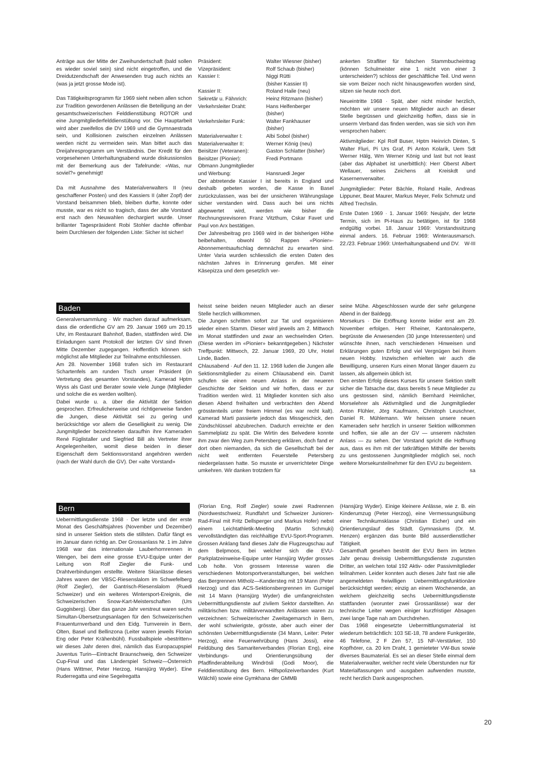Anträge aus der Mitte der Zweihundertschaft (bald sollen es wieder soviel sein) sind nicht eingetroffen, und die Dreidutzendschaft der Anwesenden trug auch nichts an (was ja jetzt grosse Mode ist).
Das Tätigkeitsprogramm für 1969 sieht neben allen schon zur Tradition gewordenen Anlässen die Beteiligung an der gesamtschweizerischen Felddienstübung ROTOR und eine Jungmitgliederfelddienstübung vor. Die Hauptarbeit wird aber zweifellos die DV 1969 und die Gymnaestrada sein, und Kollisionen zwischen einzelnen Anlässen werden nicht zu vermeiden sein. Man bittet auch das Dreijahresprogramm um Verständnis. Der Kredit für den vorgesehenen Unterhaltungsabend wurde diskussionslos mit der Bemerkung aus der Tafelrunde: «Was, nur soviel?» genehmigt!
Da mit Ausnahme des Materialverwalters II (neu geschaffener Posten) und des Kassiers II (alter Zopf) der Vorstand beisammen blieb, bleiben durfte, konnte oder musste, war es nicht so tragisch, dass der alte Vorstand erst nach den Neuwahlen dechargiert wurde. Unser brillanter Tagespräsident Robi Stohler dachte offenbar beim Durchlesen der folgenden Liste: Sicher ist sicher!
Präsident: Walter Wiesner (bisher)
Vizepräsident: Rolf Schaub (bisher)
Kassier I: Niggi Rütti
(bisher Kassier II)
Kassier II: Roland Haile (neu)
Sekretär u. Fähnrich: Heinz Ritzmann (bisher)
Verkehrsleiter Draht: Hans Helfenberger
(bisher)
Verkehrsleiter Funk: Walter Fankhauser
(bisher)
Materialverwalter I: Albi Sobol (bisher)
Materialverwalter II: Werner König (neu)
Beisitzer (Veteranen): Gaston Schlatter (bisher)
Beisitzer (Pionier): Fredi Portmann
Obmann Jungmitglieder
und Werbung:
Hansruedi Jeger
Der abtretende Kassier I ist bereits in England und deshalb gebeten worden, die Kasse in Basel zurückzulassen, was bei der unsicheren Währungslage sicher verstanden wird. Dass auch bei uns nichts abgewertet wird, werden wie bisher die Rechnungsrevisoren Franz Vitzthum, Cskar Favet und Paul von Arx bestätigen.
Der Jahresbeitrag pro 1969 wird in der bisherigen Höhe beibehalten, obwohl 50 Rappen «Pionier»-Abonnementsaufschlag demnächst zu erwarten sind. Unter Varia wurden schliesslich die ersten Daten des nächsten Jahres in Erinnerung gerufen. Mit einer Käsepizza und dem gesetzlich ver-
ankerten Strafliter für falschen Stammbucheintrag (können Schulmeister eine 1 nicht von einer 3 unterscheiden?) schloss der geschäftliche Teil. Und wenn sie vom Beizer noch nicht hinausgeworfen worden sind, sitzen sie heute noch dort.
Neueintritte 1968 · Spät, aber nicht minder herzlich, möchten wir unsere neuen Mitglieder auch an dieser Stelle begrüssen und gleichzeitig hoffen, dass sie in unserm Verband das finden werden, was sie sich von ihm versprochen haben:
Aktivmitglieder: Kpl Rolf Buser, Hptm Heinrich Dinten, S Walter Fluri, Pi Urs Graf, Pi Anton Kolarik, Uem Sdt Werner Hälg, Wm Werner König und last but not least (aber das Alphabet ist unerbittlich): Herr Oberst Albert Wellauer, seines Zeichens alt Kreiskdt und Kasernenverwalter.
Jungmitglieder: Peter Bächle, Roland Haile, Andreas Lippuner, Beat Maurer, Markus Meyer, Felix Schmutz und Alfred Trechslin.
Erste Daten 1969 · 1. Januar 1969: Neujahr, der letzte Termin, sich im Pi-Haus zu betätigen, ist für 1968 endgültig vorbei. 18. Januar 1969: Vorstandssitzung einmal anders. 16. Februar 1969: Winterausmarsch. 22./23. Februar 1969: Unterhaltungsabend und DV. W-III
Baden
Generalversammlung · Wir machen darauf aufmerksam, dass die ordentliche GV am 29. Januar 1969 um 20.15 Uhr, im Restaurant Bahnhof, Baden, stattfinden wird. Die Einladungen samt Protokoll der letzten GV sind Ihnen Mitte Dezember zugegangen. Hoffentlich können sich möglichst alle Mitglieder zur Teilnahme entschliessen.
Am 28. November 1968 trafen sich im Restaurant Schartenfels am runden Tisch unser Präsident (in Vertretung des gesamten Vorstandes), Kamerad Hptm Wyss als Gast und Berater sowie viele Junge (Mitglieder und solche die es werden wollten).
Dabei wurde u. a. über die Aktivität der Sektion gesprochen. Erfreulicherweise und richtigerweise fanden die Jungen, diese Aktivität sei zu gering und berücksichtige vor allem die Geselligkeit zu wenig. Die Jungmitglieder bezeichneten daraufhin ihre Kameraden René Füglistaller und Siegfried Bill als Vertreter ihrer Angelegenheiten, womit diese beiden in dieser Eigenschaft dem Sektionsvorstand angehören werden (nach der Wahl durch die GV). Der «alte Vorstand»
heisst seine beiden neuen Mitglieder auch an dieser Stelle herzlich willkommen.
Die Jungen schritten sofort zur Tat und organisieren wieder einen Stamm. Dieser wird jeweils am 2. Mittwoch im Monat stattfinden und zwar an wechselnden Orten. (Diese werden im «Pionier» bekanntgegeben.) Nächster Treffpunkt: Mittwoch, 22. Januar 1969, 20 Uhr, Hotel Linde, Baden.
Chlausabend · Auf den 11. 12. 1968 luden die Jungen alle Sektionsmitglieder zu einem Chlausabend ein. Damit schufen sie einen neuen Anlass in der neueren Geschichte der Sektion und wir hoffen, dass er zur Tradition werden wird. 11 Mitglieder konnten sich also diesen Abend freihalten und verbrachten den Abend grösstenteils unter freiem Himmel (es war recht kalt). Kamerad Marti passierte jedoch das Missgeschick, den Zündschlüssel abzubrechen. Dadurch erreichte er den Sammelplatz zu spät. Die Wirtin des Belvedere konnte ihm zwar den Weg zum Petersberg erklären, doch fand er dort oben niemanden, da sich die Gesellschaft bei der nicht weit entfernten Feuerstelle Petersberg niedergelassen hatte. So musste er unverrichteter Dinge umkehren. Wir danken trotzdem für
seine Mühe. Abgeschlossen wurde der sehr gelungene Abend in der Baldegg.
Morsekurs · Die Eröffnung konnte leider erst am 29. November erfolgen. Herr Rheiner, Kantonalexperte, begrüsste die Anwesenden (30 junge Interessenten) und wünschte ihnen, nach verschiedenen Hinweisen und Erklärungen guten Erfolg und viel Vergnügen bei ihrem neuen Hobby. Inzwischen erhielten wir auch die Bewilligung, unseren Kurs einen Monat länger dauern zu lassen, als allgemein üblich ist.
Den ersten Erfolg dieses Kurses für unsere Sektion stellt sicher die Tatsache dar, dass bereits 5 neue Mitglieder zu uns gestossen sind, nämlich Bernhard Heimlicher, Morselehrer als Aktivmitglied und die Jungmitglieder Anton Flühler, Jörg Kaufmann, Christoph Leuschner, Daniel R. Mühlemann. Wir heissen unsere neuen Kameraden sehr herzlich in unserer Sektion willkommen und hoffen, sie alle an der GV — unserem nächsten Anlass — zu sehen. Der Vorstand spricht die Hoffnung aus, dass es ihm mit der tatkräftigen Mithilfe der bereits zu uns gestossenen Jungmitglieder möglich sei, noch weitere Morsekursteilnehmer für den EVU zu begeistern.
sa
Bern
Uebermittlungsdienste 1968 · Der letzte und der erste Monat des Geschäftsjahres (November und Dezember) sind in unserer Sektion stets die stillsten. Dafür fängt es im Januar dann richtig an. Der Grossanlass Nr. 1 im Jahre 1968 war das internationale Lauberhornrennen in Wengen, bei dem eine grosse EVU-Equipe unter der Leitung von Rolf Ziegler die Funk- und Drahtverbindungen erstellte. Weitere Skianlässe dieses Jahres waren der VBSC-Riesenslalom im Schwefelberg (Rolf Ziegler), der Gantrisch-Riesenslalom (Ruedi Schweizer) und ein weiteres Wintersport-Ereignis, die Schweizerischen Snow-Kart-Meisterschaften (Urs Guggisberg). Über das ganze Jahr verstreut waren sechs Simultan-Übersetzungsanlagen für den Schweizerischen Frauenturnverband und den Eidg. Turnverein in Bern, Olten, Basel und Bellinzona (Leiter waren jeweils Florian Eng oder Peter Krähenbühl). Fussballspiele «bestritten» wir dieses Jahr deren drei, nämlich das Europacupspiel Juventus Turin—Eintracht Braunschweig, den Schweizer Cup-Final und das Länderspiel Schweiz—Österreich (Hans Wittmer, Peter Herzog, Hansjürg Wyder). Eine Ruderregatta und eine Segelregatta
(Florian Eng, Rolf Ziegler) sowie zwei Radrennen (Nordwestschweiz. Rundfahrt und Schweizer Junioren-Rad-Final mit Fritz Dellsperger und Markus Hofer) nebst einem Leichtathletik-Meeting (Martin Schmuki) vervollständigten das reichhaltige EVU-Sport-Programm. Grossen Anklang fand dieses Jahr die Flugzeugschau auf dem Belpmoos, bei welcher sich die EVU-Parkplatzeinweise-Equipe unter Hansjürg Wyder grosses Lob holte. Von grossem Interesse waren die verschiedenen Motorsportveranstaltungen, bei welchen das Bergrennen Mitholz—Kandersteg mit 19 Mann (Peter Herzog) und das ACS-Sektionsbergrennen im Gurnigel mit 14 Mann (Hansjürg Wyder) die umfangreichsten Uebermittlungsdienste auf zivilem Sektor darstellten. An militärischen bzw. militärverwandten Anlässen waren zu verzeichnen: Schweizerischer Zweitagemarsch in Bern, der wohl schwierigste, grösste, aber auch einer der schönsten Uebermittlungsdienste (34 Mann, Leiter: Peter Herzog), eine Feuerwehrübung (Hans Jossi), eine Feldübung des Samariterverbandes (Florian Eng), eine Verbindungs- und Orientierungsübung der Pfadfinderabteilung Windrösli (Godi Moor), die Felddienstübung des Bern. Hilfspolizeiverbandes (Kurt Wälchli) sowie eine Gymkhana der GMMB
(Hansjürg Wyder). Einige kleinere Anlässe, wie z. B. ein Kinderumzug (Peter Herzog), eine Vermessungsübung einer Technikumsklasse (Christian Eicher) und ein Orientierungslauf des Städt. Gymnasiums (Dr. M. Henzen) ergänzen das bunte Bild ausserdienstlicher Tätigkeit.
Gesamthaft gesehen bestritt der EVU Bern im letzten Jahr genau dreissig Uebermittlungsdienste zugunsten Dritter, an welchen total 192 Aktiv- oder Passivmitglieder teilnahmen. Leider konnten auch dieses Jahr fast nie alle angemeldeten freiwilligen Uebermittlungsfunktionäre berücksichtigt werden; einzig an einem Wochenende, an welchem gleichzeitig sechs Uebermittlungsdienste stattfanden (worunter zwei Grossanlässe) war der technische Leiter wegen einiger kurzfristiger Absagen zwei lange Tage nah am Durchdrehen.
Das 1968 eingesetzte Uebermittlungsmaterial ist wiederum beträchtlich: 103 SE-18, 78 andere Funkgeräte, 46 Telefone, 2 F Zen 57, 15 NF-Verstärker, 150 Kopfhörer, ca. 20 km Draht, 1 gemieteter VW-Bus sowie diverses Baumaterial. Es sei an dieser Stelle einmal dem Materialverwalter, welcher recht viele Überstunden nur für Materialfassungen und -ausgaben aufwenden musste, recht herzlich Dank ausgesprochen.
20